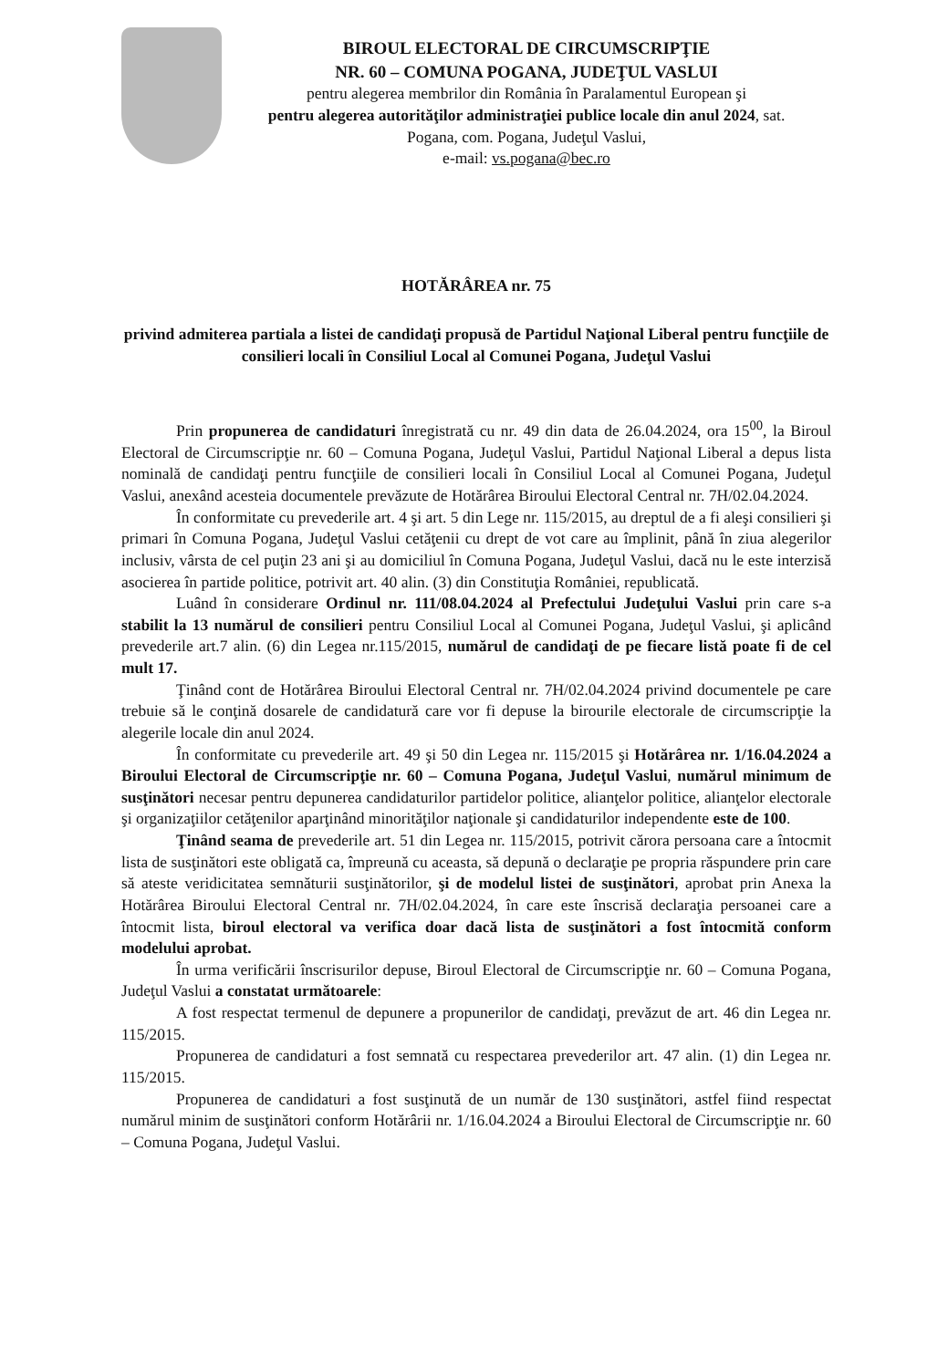BIROUL ELECTORAL DE CIRCUMSCRIPŢIE
NR. 60 – COMUNA POGANA, JUDEŢUL VASLUI
pentru alegerea membrilor din România în Paralamentul European şi
pentru alegerea autorităţilor administraţiei publice locale din anul 2024, sat.
Pogana, com. Pogana, Judeţul Vaslui,
e-mail: vs.pogana@bec.ro
HOTĂRÂREA nr. 75
privind admiterea partiala a listei de candidaţi propusă de Partidul Naţional Liberal pentru funcţiile de consilieri locali în Consiliul Local al Comunei Pogana, Judeţul Vaslui
Prin propunerea de candidaturi înregistrată cu nr. 49 din data de 26.04.2024, ora 15<sup>00</sup>, la Biroul Electoral de Circumscripţie nr. 60 – Comuna Pogana, Judeţul Vaslui, Partidul Naţional Liberal a depus lista nominală de candidaţi pentru funcţiile de consilieri locali în Consiliul Local al Comunei Pogana, Judeţul Vaslui, anexând acesteia documentele prevăzute de Hotărârea Biroului Electoral Central nr. 7H/02.04.2024.
În conformitate cu prevederile art. 4 şi art. 5 din Lege nr. 115/2015, au dreptul de a fi aleşi consilieri şi primari în Comuna Pogana, Judeţul Vaslui cetăţenii cu drept de vot care au împlinit, până în ziua alegerilor inclusiv, vârsta de cel puţin 23 ani şi au domiciliul în Comuna Pogana, Judeţul Vaslui, dacă nu le este interzisă asocierea în partide politice, potrivit art. 40 alin. (3) din Constituţia României, republicată.
Luând în considerare Ordinul nr. 111/08.04.2024 al Prefectului Judeţului Vaslui prin care s-a stabilit la 13 numărul de consilieri pentru Consiliul Local al Comunei Pogana, Judeţul Vaslui, şi aplicând prevederile art.7 alin. (6) din Legea nr.115/2015, numărul de candidaţi de pe fiecare listă poate fi de cel mult 17.
Ţinând cont de Hotărârea Biroului Electoral Central nr. 7H/02.04.2024 privind documentele pe care trebuie să le conţină dosarele de candidatură care vor fi depuse la birourile electorale de circumscripţie la alegerile locale din anul 2024.
În conformitate cu prevederile art. 49 şi 50 din Legea nr. 115/2015 şi Hotărârea nr. 1/16.04.2024 a Biroului Electoral de Circumscripţie nr. 60 – Comuna Pogana, Judeţul Vaslui, numărul minimum de susţinători necesar pentru depunerea candidaturilor partidelor politice, alianţelor politice, alianţelor electorale şi organizaţiilor cetăţenilor aparţinând minorităţilor naţionale şi candidaturilor independente este de 100.
Ţinând seama de prevederile art. 51 din Legea nr. 115/2015, potrivit cărora persoana care a întocmit lista de susţinători este obligată ca, împreună cu aceasta, să depună o declaraţie pe propria răspundere prin care să ateste veridicitatea semnăturii susţinătorilor, şi de modelul listei de susţinători, aprobat prin Anexa la Hotărârea Biroului Electoral Central nr. 7H/02.04.2024, în care este înscrisă declaraţia persoanei care a întocmit lista, biroul electoral va verifica doar dacă lista de susţinători a fost întocmită conform modelului aprobat.
În urma verificării înscrisurilor depuse, Biroul Electoral de Circumscripţie nr. 60 – Comuna Pogana, Judeţul Vaslui a constatat următoarele:
A fost respectat termenul de depunere a propunerilor de candidaţi, prevăzut de art. 46 din Legea nr. 115/2015.
Propunerea de candidaturi a fost semnată cu respectarea prevederilor art. 47 alin. (1) din Legea nr. 115/2015.
Propunerea de candidaturi a fost susţinută de un număr de 130 susţinători, astfel fiind respectat numărul minim de susţinători conform Hotărârii nr. 1/16.04.2024 a Biroului Electoral de Circumscripţie nr. 60 – Comuna Pogana, Judeţul Vaslui.